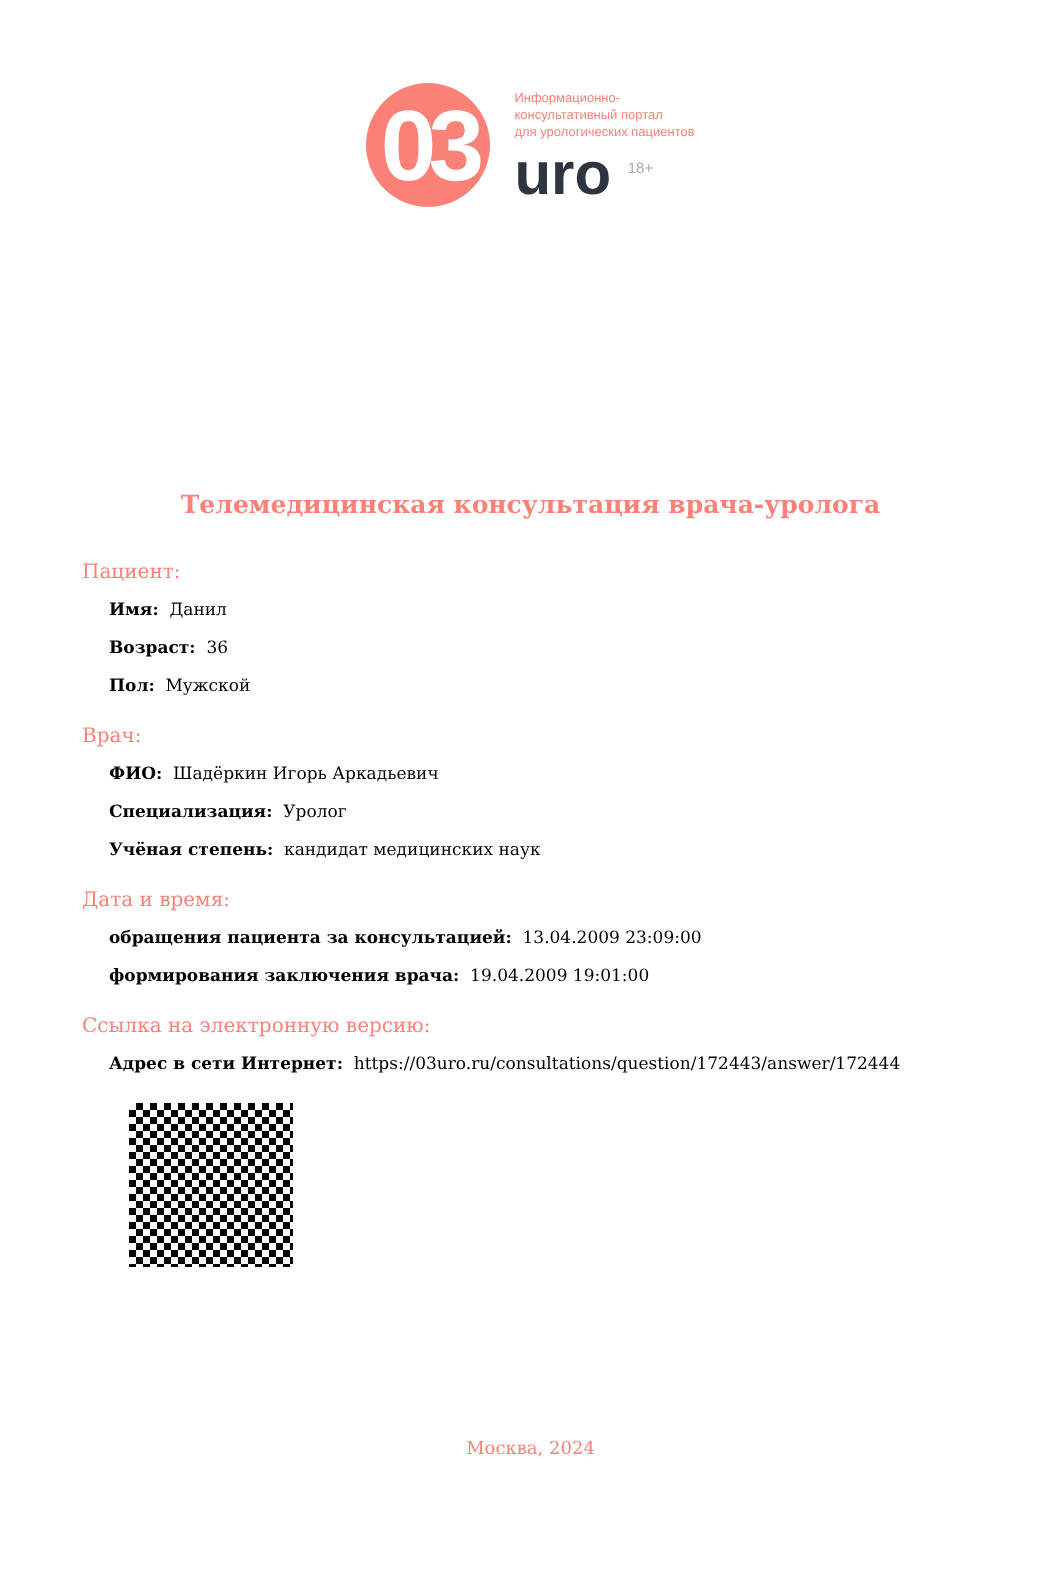03
Информационно-
консультативный портал
для урологических пациентов
uro <sup>18+</sup>
Телемедицинская консультация врача-уролога
Пациент:
Имя: Данил
Возраст: 36
Пол: Мужской
Врач:
ФИО: Шадёркин Игорь Аркадьевич
Специализация: Уролог
Учёная степень: кандидат медицинских наук
Дата и время:
обращения пациента за консультацией: 13.04.2009 23:09:00
формирования заключения врача: 19.04.2009 19:01:00
Ссылка на электронную версию:
Адрес в сети Интернет: https://03uro.ru/consultations/question/172443/answer/172444
Москва, 2024